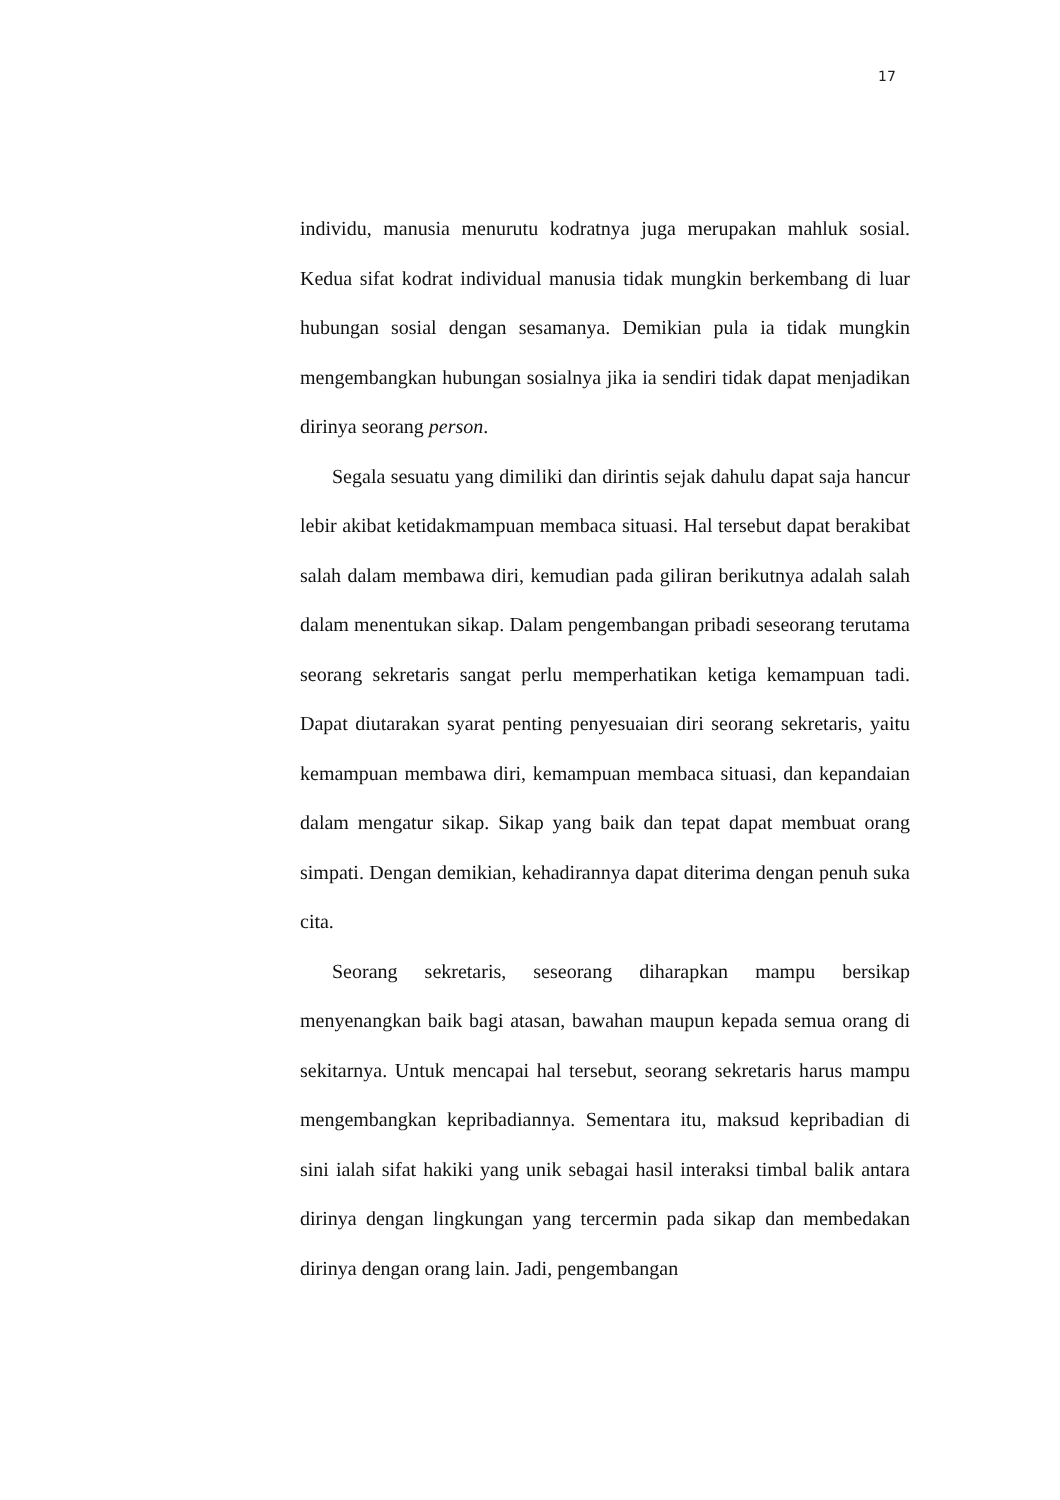17
individu, manusia menurutu kodratnya juga merupakan mahluk sosial. Kedua sifat kodrat individual manusia tidak mungkin berkembang di luar hubungan sosial dengan sesamanya. Demikian pula ia tidak mungkin mengembangkan hubungan sosialnya jika ia sendiri tidak dapat menjadikan dirinya seorang person.
Segala sesuatu yang dimiliki dan dirintis sejak dahulu dapat saja hancur lebir akibat ketidakmampuan membaca situasi. Hal tersebut dapat berakibat salah dalam membawa diri, kemudian pada giliran berikutnya adalah salah dalam menentukan sikap. Dalam pengembangan pribadi seseorang terutama seorang sekretaris sangat perlu memperhatikan ketiga kemampuan tadi. Dapat diutarakan syarat penting penyesuaian diri seorang sekretaris, yaitu kemampuan membawa diri, kemampuan membaca situasi, dan kepandaian dalam mengatur sikap. Sikap yang baik dan tepat dapat membuat orang simpati. Dengan demikian, kehadirannya dapat diterima dengan penuh suka cita.
Seorang sekretaris, seseorang diharapkan mampu bersikap menyenangkan baik bagi atasan, bawahan maupun kepada semua orang di sekitarnya. Untuk mencapai hal tersebut, seorang sekretaris harus mampu mengembangkan kepribadiannya. Sementara itu, maksud kepribadian di sini ialah sifat hakiki yang unik sebagai hasil interaksi timbal balik antara dirinya dengan lingkungan yang tercermin pada sikap dan membedakan dirinya dengan orang lain. Jadi, pengembangan